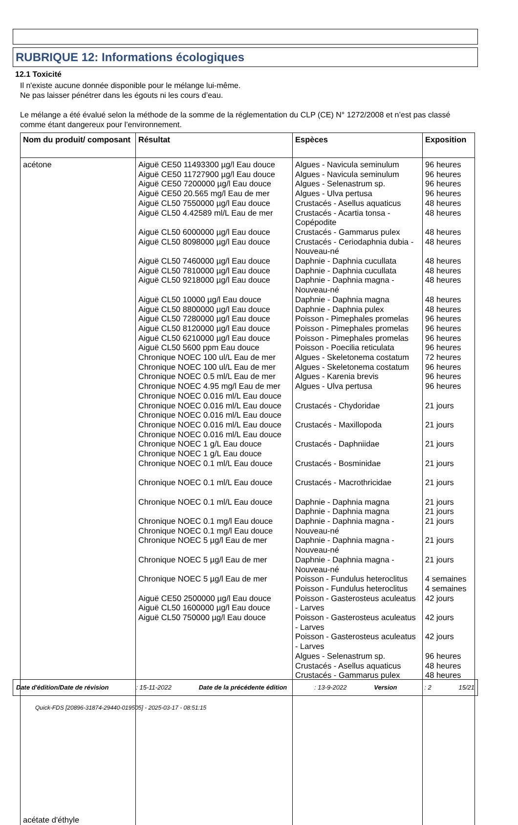RUBRIQUE 12: Informations écologiques
12.1 Toxicité
Il n'existe aucune donnée disponible pour le mélange lui-même.
Ne pas laisser pénétrer dans les égouts ni les cours d’eau.
Le mélange a été évalué selon la méthode de la somme de la réglementation du CLP (CE) N° 1272/2008 et n’est pas classé comme étant dangereux pour l’environnement.
| Nom du produit/ composant | Résultat | Espèces | Exposition |
| --- | --- | --- | --- |
| acétone acétate d'éthyle | Aiguë CE50 11493300 µg/l Eau douce Aiguë CE50 11727900 µg/l Eau douce Aiguë CE50 7200000 µg/l Eau douce Aiguë CE50 20.565 mg/l Eau de mer Aiguë CL50 7550000 µg/l Eau douce Aiguë CL50 4.42589 ml/L Eau de mer Aiguë CL50 6000000 µg/l Eau douce Aiguë CL50 8098000 µg/l Eau douce Aiguë CL50 7460000 µg/l Eau douce Aiguë CL50 7810000 µg/l Eau douce Aiguë CL50 9218000 µg/l Eau douce Aiguë CL50 10000 µg/l Eau douce Aiguë CL50 8800000 µg/l Eau douce Aiguë CL50 7280000 µg/l Eau douce Aiguë CL50 8120000 µg/l Eau douce Aiguë CL50 6210000 µg/l Eau douce Aiguë CL50 5600 ppm Eau douce Chronique NOEC 100 ul/L Eau de mer Chronique NOEC 100 ul/L Eau de mer Chronique NOEC 0.5 ml/L Eau de mer Chronique NOEC 4.95 mg/l Eau de mer Chronique NOEC 0.016 ml/L Eau douce Chronique NOEC 0.016 ml/L Eau douce Chronique NOEC 0.016 ml/L Eau douce Chronique NOEC 0.016 ml/L Eau douce Chronique NOEC 0.016 ml/L Eau douce Chronique NOEC 1 g/L Eau douce Chronique NOEC 1 g/L Eau douce Chronique NOEC 0.1 ml/L Eau douce Chronique NOEC 0.1 ml/L Eau douce Chronique NOEC 0.1 ml/L Eau douce Chronique NOEC 0.1 mg/l Eau douce Chronique NOEC 0.1 mg/l Eau douce Chronique NOEC 5 µg/l Eau de mer Chronique NOEC 5 µg/l Eau de mer Chronique NOEC 5 µg/l Eau de mer Aiguë CE50 2500000 µg/l Eau douce Aiguë CL50 1600000 µg/l Eau douce Aiguë CL50 750000 µg/l Eau douce | Algues - Navicula seminulum Algues - Navicula seminulum Algues - Selenastrum sp. Algues - Ulva pertusa Crustacés - Asellus aquaticus Crustacés - Acartia tonsa - Copépodite Crustacés - Gammarus pulex Crustacés - Ceriodaphnia dubia - Nouveau-né Daphnie - Daphnia cucullata Daphnie - Daphnia cucullata Daphnie - Daphnia magna - Nouveau-né Daphnie - Daphnia magna Daphnie - Daphnia pulex Poisson - Pimephales promelas Poisson - Pimephales promelas Poisson - Pimephales promelas Poisson - Poecilia reticulata Algues - Skeletonema costatum Algues - Skeletonema costatum Algues - Karenia brevis Algues - Ulva pertusa Crustacés - Chydoridae Crustacés - Maxillopoda Crustacés - Daphniidae Crustacés - Bosminidae Crustacés - Macrothricidae Daphnie - Daphnia magna Daphnie - Daphnia magna Daphnie - Daphnia magna - Nouveau-né Daphnie - Daphnia magna - Nouveau-né Daphnie - Daphnia magna - Nouveau-né Poisson - Fundulus heteroclitus Poisson - Fundulus heteroclitus Poisson - Gasterosteus aculeatus - Larves Poisson - Gasterosteus aculeatus - Larves Poisson - Gasterosteus aculeatus - Larves Algues - Selenastrum sp. Crustacés - Asellus aquaticus Crustacés - Gammarus pulex | 96 heures 96 heures 96 heures 96 heures 48 heures 48 heures 48 heures 48 heures 48 heures 48 heures 48 heures 48 heures 48 heures 96 heures 96 heures 96 heures 96 heures 72 heures 96 heures 96 heures 96 heures 21 jours 21 jours 21 jours 21 jours 21 jours 21 jours 21 jours 21 jours 21 jours 21 jours 4 semaines 4 semaines 42 jours 42 jours 42 jours 96 heures 48 heures 48 heures |
Date d'édition/Date de révision: 15-11-2022 Date de la précédente édition: 13-9-2022 Version: 2 15/21
Quick-FDS [20896-31874-29440-019505] - 2025-03-17 - 08:51:15